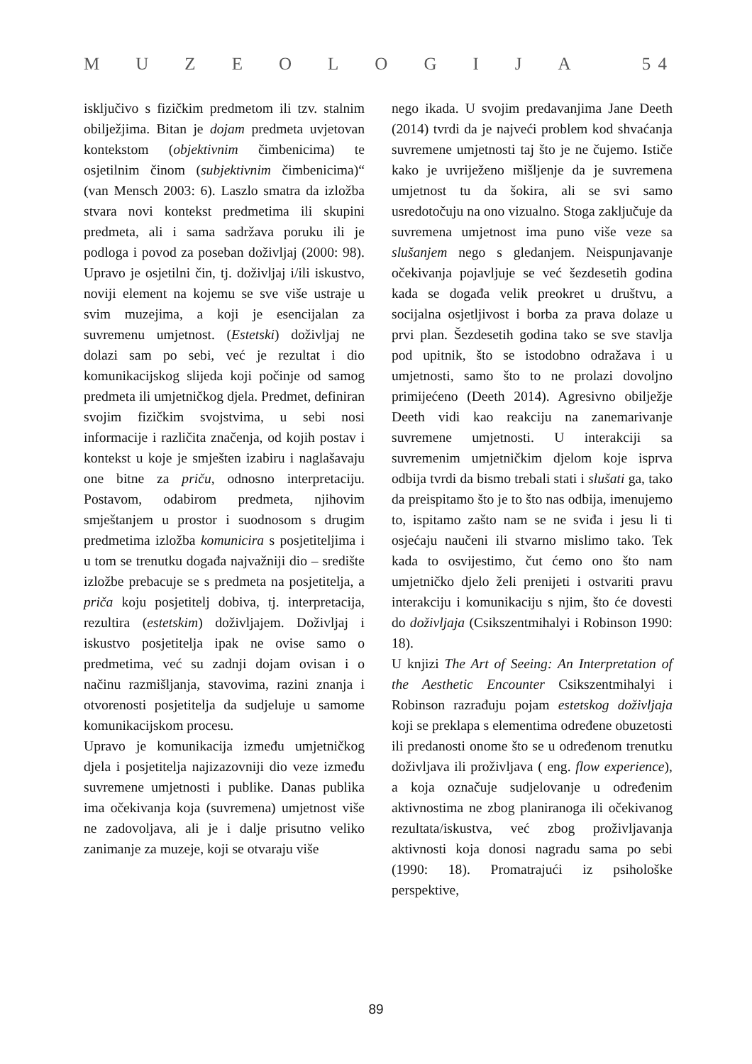MUZEOLOGIJA 5 4
isključivo s fizičkim predmetom ili tzv. stalnim obilježjima. Bitan je dojam predmeta uvjetovan kontekstom (objektivnim čimbenicima) te osjetilnim činom (subjektivnim čimbenicima)“ (van Mensch 2003: 6). Laszlo smatra da izložba stvara novi kontekst predmetima ili skupini predmeta, ali i sama sadržava poruku ili je podloga i povod za poseban doživljaj (2000: 98). Upravo je osjetilni čin, tj. doživljaj i/ili iskustvo, noviji element na kojemu se sve više ustraje u svim muzejima, a koji je esencijalan za suvremenu umjetnost. (Estetski) doživljaj ne dolazi sam po sebi, već je rezultat i dio komunikacijskog slijeda koji počinje od samog predmeta ili umjetničkog djela. Predmet, definiran svojim fizičkim svojstvima, u sebi nosi informacije i različita značenja, od kojih postav i kontekst u koje je smješten izabiru i naglašavaju one bitne za priču, odnosno interpretaciju. Postavom, odabirom predmeta, njihovim smještanjem u prostor i suodnosom s drugim predmetima izložba komunicira s posjetiteljima i u tom se trenutku događa najvažniji dio – središte izložbe prebacuje se s predmeta na posjetitelja, a priča koju posjetitelj dobiva, tj. interpretacija, rezultira (estetskim) doživljajem. Doživljaj i iskustvo posjetitelja ipak ne ovise samo o predmetima, već su zadnji dojam ovisan i o načinu razmišljanja, stavovima, razini znanja i otvorenosti posjetitelja da sudjeluje u samome komunikacijskom procesu.
Upravo je komunikacija između umjetničkog djela i posjetitelja najizazovniji dio veze između suvremene umjetnosti i publike. Danas publika ima očekivanja koja (suvremena) umjetnost više ne zadovoljava, ali je i dalje prisutno veliko zanimanje za muzeje, koji se otvaraju više
nego ikada. U svojim predavanjima Jane Deeth (2014) tvrdi da je najveći problem kod shvaćanja suvremene umjetnosti taj što je ne čujemo. Ističe kako je uvriježeno mišljenje da je suvremena umjetnost tu da šokira, ali se svi samo usredotočuju na ono vizualno. Stoga zaključuje da suvremena umjetnost ima puno više veze sa slušanjem nego s gledanjem. Neispunjavanje očekivanja pojavljuje se već šezdesetih godina kada se događa velik preokret u društvu, a socijalna osjetljivost i borba za prava dolaze u prvi plan. Šezdesetih godina tako se sve stavlja pod upitnik, što se istodobno odražava i u umjetnosti, samo što to ne prolazi dovoljno primijećeno (Deeth 2014). Agresivno obilježje Deeth vidi kao reakciju na zanemarivanje suvremene umjetnosti. U interakciji sa suvremenim umjetničkim djelom koje isprva odbija tvrdi da bismo trebali stati i slušati ga, tako da preispitamo što je to što nas odbija, imenujemo to, ispitamo zašto nam se ne sviđa i jesu li ti osjećaju naučeni ili stvarno mislimo tako. Tek kada to osvijestimo, čut ćemo ono što nam umjetničko djelo želi prenijeti i ostvariti pravu interakciju i komunikaciju s njim, što će dovesti do doživljaja (Csikszentmihalyi i Robinson 1990: 18).
U knjizi The Art of Seeing: An Interpretation of the Aesthetic Encounter Csikszentmihalyi i Robinson razrađuju pojam estetskog doživljaja koji se preklapa s elementima određene obuzetosti ili predanosti onome što se u određenom trenutku doživljava ili proživljava ( eng. flow experience), a koja označuje sudjelovanje u određenim aktivnostima ne zbog planiranoga ili očekivanog rezultata/iskustva, već zbog proživljavanja aktivnosti koja donosi nagradu sama po sebi (1990: 18). Promatrajući iz psihološke perspektive,
89